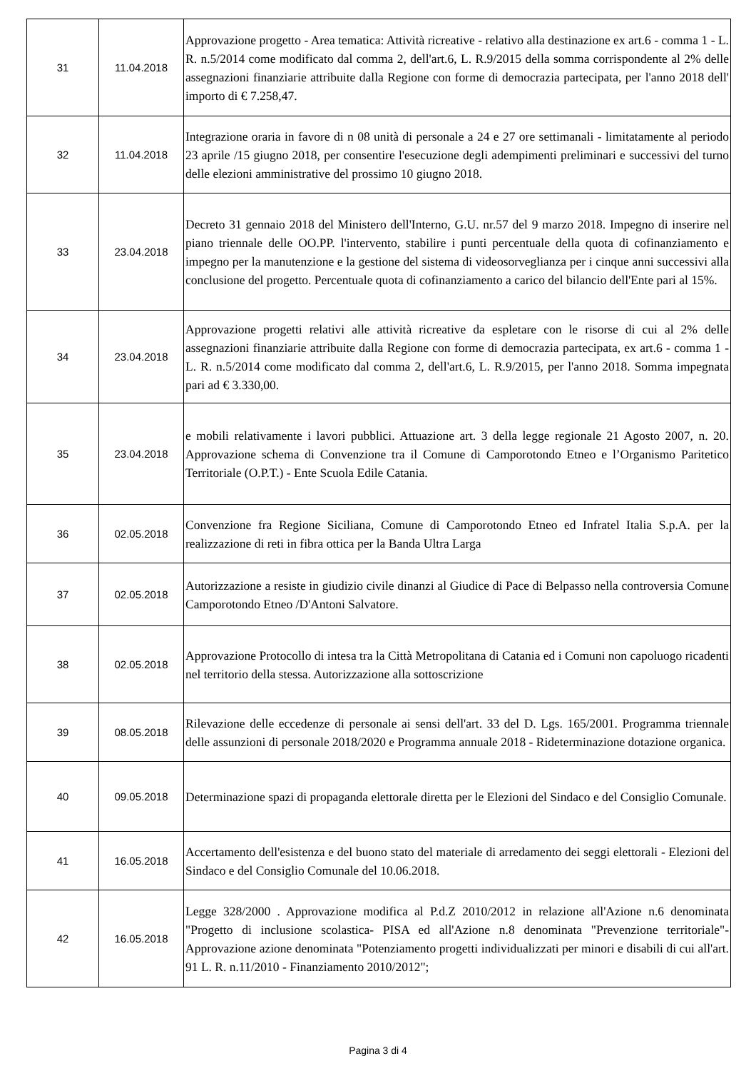| 31 | 11.04.2018 | Approvazione progetto - Area tematica: Attività ricreative - relativo alla destinazione ex art.6 - comma 1 - L. R. n.5/2014 come modificato dal comma 2, dell'art.6, L. R.9/2015 della somma corrispondente al 2% delle assegnazioni finanziarie attribuite dalla Regione con forme di democrazia partecipata, per l'anno 2018 dell' importo di € 7.258,47. |
| 32 | 11.04.2018 | Integrazione oraria in favore di n 08 unità di personale a 24 e 27 ore settimanali - limitatamente al periodo 23 aprile /15 giugno 2018, per consentire l'esecuzione degli adempimenti preliminari e successivi del turno delle elezioni amministrative del prossimo 10 giugno 2018. |
| 33 | 23.04.2018 | Decreto 31 gennaio 2018 del Ministero dell'Interno, G.U. nr.57 del 9 marzo 2018. Impegno di inserire nel piano triennale delle OO.PP. l'intervento, stabilire i punti percentuale della quota di cofinanziamento e impegno per la manutenzione e la gestione del sistema di videosorveglianza per i cinque anni successivi alla conclusione del progetto. Percentuale quota di cofinanziamento a carico del bilancio dell'Ente pari al 15%. |
| 34 | 23.04.2018 | Approvazione progetti relativi alle attività ricreative da espletare con le risorse di cui al 2% delle assegnazioni finanziarie attribuite dalla Regione con forme di democrazia partecipata, ex art.6 - comma 1 - L. R. n.5/2014 come modificato dal comma 2, dell'art.6, L. R.9/2015, per l'anno 2018. Somma impegnata pari ad € 3.330,00. |
| 35 | 23.04.2018 | e mobili relativamente i lavori pubblici. Attuazione art. 3 della legge regionale 21 Agosto 2007, n. 20. Approvazione schema di Convenzione tra il Comune di Camporotondo Etneo e l’Organismo Paritetico Territoriale (O.P.T.) - Ente Scuola Edile Catania. |
| 36 | 02.05.2018 | Convenzione fra Regione Siciliana, Comune di Camporotondo Etneo ed Infratel Italia S.p.A. per la realizzazione di reti in fibra ottica per la Banda Ultra Larga |
| 37 | 02.05.2018 | Autorizzazione a resiste in giudizio civile dinanzi al Giudice di Pace di Belpasso nella controversia Comune Camporotondo Etneo /D'Antoni Salvatore. |
| 38 | 02.05.2018 | Approvazione Protocollo di intesa tra la Città Metropolitana di Catania ed i Comuni non capoluogo ricadenti nel territorio della stessa. Autorizzazione alla sottoscrizione |
| 39 | 08.05.2018 | Rilevazione delle eccedenze di personale ai sensi dell'art. 33 del D. Lgs. 165/2001. Programma triennale delle assunzioni di personale 2018/2020 e Programma annuale 2018 - Rideterminazione dotazione organica. |
| 40 | 09.05.2018 | Determinazione spazi di propaganda elettorale diretta per le Elezioni del Sindaco e del Consiglio Comunale. |
| 41 | 16.05.2018 | Accertamento dell'esistenza e del buono stato del materiale di arredamento dei seggi elettorali - Elezioni del Sindaco e del Consiglio Comunale del 10.06.2018. |
| 42 | 16.05.2018 | Legge 328/2000 . Approvazione modifica al P.d.Z 2010/2012 in relazione all'Azione n.6 denominata "Progetto di inclusione scolastica- PISA ed all'Azione n.8 denominata "Prevenzione territoriale"- Approvazione azione denominata "Potenziamento progetti individualizzati per minori e disabili di cui all'art. 91 L. R. n.11/2010 - Finanziamento 2010/2012"; |
Pagina 3 di 4